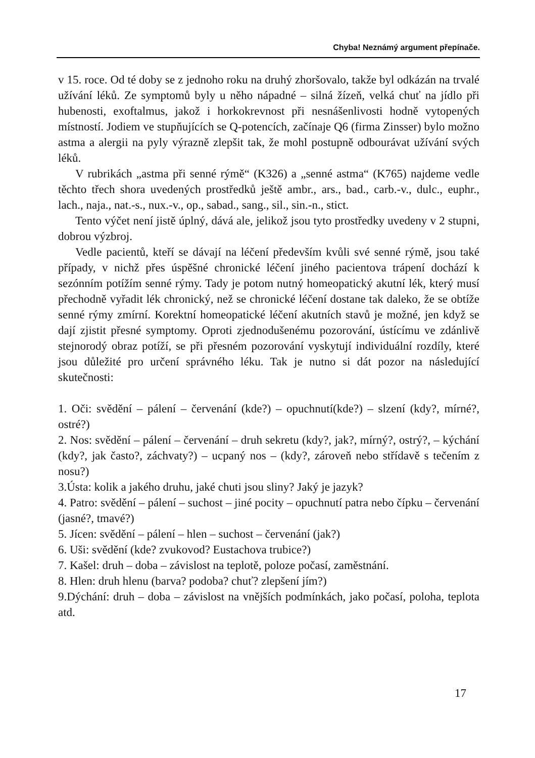Chyba! Neznámý argument přepínače.
v 15. roce. Od té doby se z jednoho roku na druhý zhoršovalo, takže byl odkázán na trvalé užívání léků. Ze symptomů byly u něho nápadné – silná žízeň, velká chuť na jídlo při hubenosti, exoftalmus, jakož i horkokrevnost při nesnášenlivosti hodně vytopených místností. Jodiem ve stupňujících se Q-potencích, začínaje Q6 (firma Zinsser) bylo možno astma a alergii na pyly výrazně zlepšit tak, že mohl postupně odbourávat užívání svých léků.
V rubrikách „astma při senné rýmě“ (K326) a „senné astma“ (K765) najdeme vedle těchto třech shora uvedených prostředků ještě ambr., ars., bad., carb.-v., dulc., euphr., lach., naja., nat.-s., nux.-v., op., sabad., sang., sil., sin.-n., stict.
Tento výčet není jistě úplný, dává ale, jelikož jsou tyto prostředky uvedeny v 2 stupni, dobrou výzbroj.
Vedle pacientů, kteří se dávají na léčení především kvůli své senné rýmě, jsou také případy, v nichž přes úspěšné chronické léčení jiného pacientova trápení dochází k sezónním potížím senné rýmy. Tady je potom nutný homeopatický akutní lék, který musí přechodně vyřadit lék chronický, než se chronické léčení dostane tak daleko, že se obtíže senné rýmy zmírní. Korektní homeopatické léčení akutních stavů je možné, jen když se dají zjistit přesné symptomy. Oproti zjednodušenému pozorování, ústícímu ve zdánlivě stejnorodý obraz potíží, se při přesném pozorování vyskytují individuální rozdíly, které jsou důležité pro určení správného léku. Tak je nutno si dát pozor na následující skutečnosti:
1. Oči: svědění – pálení – červenání (kde?) – opuchnutí(kde?) – slzení (kdy?, mírné?, ostré?)
2. Nos: svědění – pálení – červenání – druh sekretu (kdy?, jak?, mírný?, ostrý?, – kýchání (kdy?, jak často?, záchvaty?) – ucpaný nos – (kdy?, zároveň nebo střídavě s tečením z nosu?)
3.Ústa: kolik a jakého druhu, jaké chuti jsou sliny? Jaký je jazyk?
4. Patro: svědění – pálení – suchost – jiné pocity – opuchnutí patra nebo čípku – červenání (jasné?, tmavé?)
5. Jícen: svědění – pálení – hlen – suchost – červenání (jak?)
6. Uši: svědění (kde? zvukovod? Eustachova trubice?)
7. Kašel: druh – doba – závislost na teplotě, poloze počasí, zaměstnání.
8. Hlen: druh hlenu (barva? podoba? chuť? zlepšení jím?)
9.Dýchání: druh – doba – závislost na vnějších podmínkách, jako počasí, poloha, teplota atd.
17